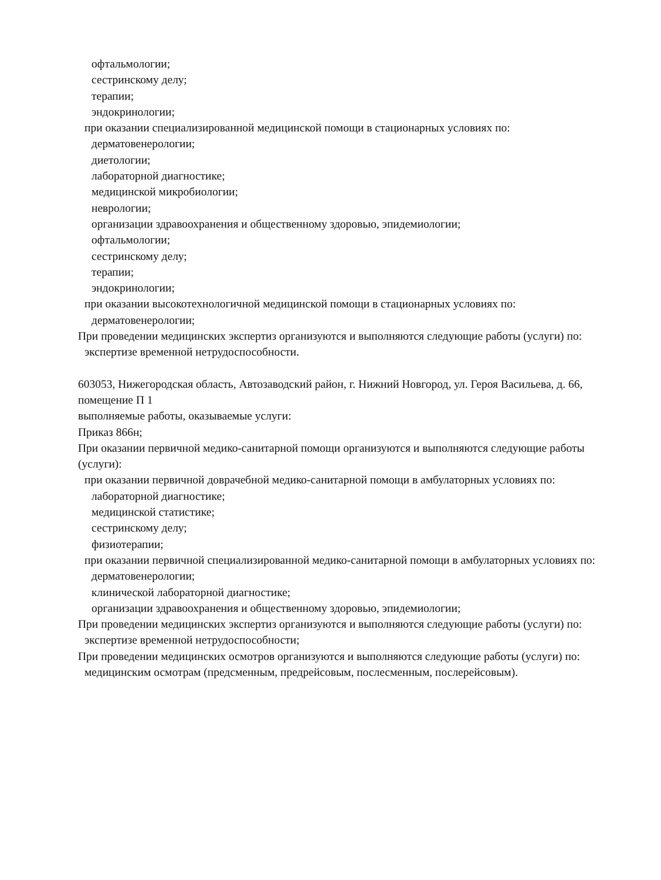офтальмологии;
сестринскому делу;
терапии;
эндокринологии;
при оказании специализированной медицинской помощи в стационарных условиях по:
дерматовенерологии;
диетологии;
лабораторной диагностике;
медицинской микробиологии;
неврологии;
организации здравоохранения и общественному здоровью, эпидемиологии;
офтальмологии;
сестринскому делу;
терапии;
эндокринологии;
при оказании высокотехнологичной медицинской помощи в стационарных условиях по:
дерматовенерологии;
При проведении медицинских экспертиз организуются и выполняются следующие работы (услуги) по:
экспертизе временной нетрудоспособности.
603053, Нижегородская область, Автозаводский район, г. Нижний Новгород, ул. Героя Васильева, д. 66, помещение П 1
выполняемые работы, оказываемые услуги:
Приказ 866н;
При оказании первичной медико-санитарной помощи организуются и выполняются следующие работы (услуги):
при оказании первичной доврачебной медико-санитарной помощи в амбулаторных условиях по:
лабораторной диагностике;
медицинской статистике;
сестринскому делу;
физиотерапии;
при оказании первичной специализированной медико-санитарной помощи в амбулаторных условиях по:
дерматовенерологии;
клинической лабораторной диагностике;
организации здравоохранения и общественному здоровью, эпидемиологии;
При проведении медицинских экспертиз организуются и выполняются следующие работы (услуги) по:
экспертизе временной нетрудоспособности;
При проведении медицинских осмотров организуются и выполняются следующие работы (услуги) по:
медицинским осмотрам (предсменным, предрейсовым, послесменным, послерейсовым).